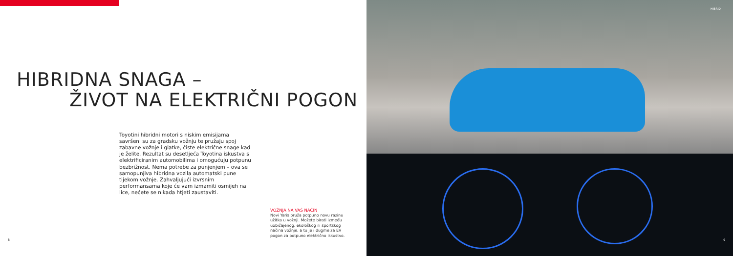HIBRIDNA SNAGA –
ŽIVOT NA ELEKTRIČNI POGON
Toyotini hibridni motori s niskim emisijama savršeni su za gradsku vožnju te pružaju spoj zabavne vožnje i glatke, čiste električne snage kad je želite. Rezultat su desetljeća Toyotina iskustva s elektrificiranim automobilima i omogućuju potpunu bezbrižnost. Nema potrebe za punjenjem – ova se samopunjiva hibridna vozila automatski pune tijekom vožnje. Zahvaljujući izvrsnim performansama koje će vam izmamiti osmijeh na lice, nećete se nikada htjeti zaustaviti.
VOŽNJA NA VAŠ NAČIN
Novi Yaris pruža potpuno novu razinu užitka u vožnji. Možete birati između uobičajenog, ekološkog ili sportskog načina vožnje, a tu je i dugme za EV pogon za potpuno električno iskustvo.
8
HIBRID
9